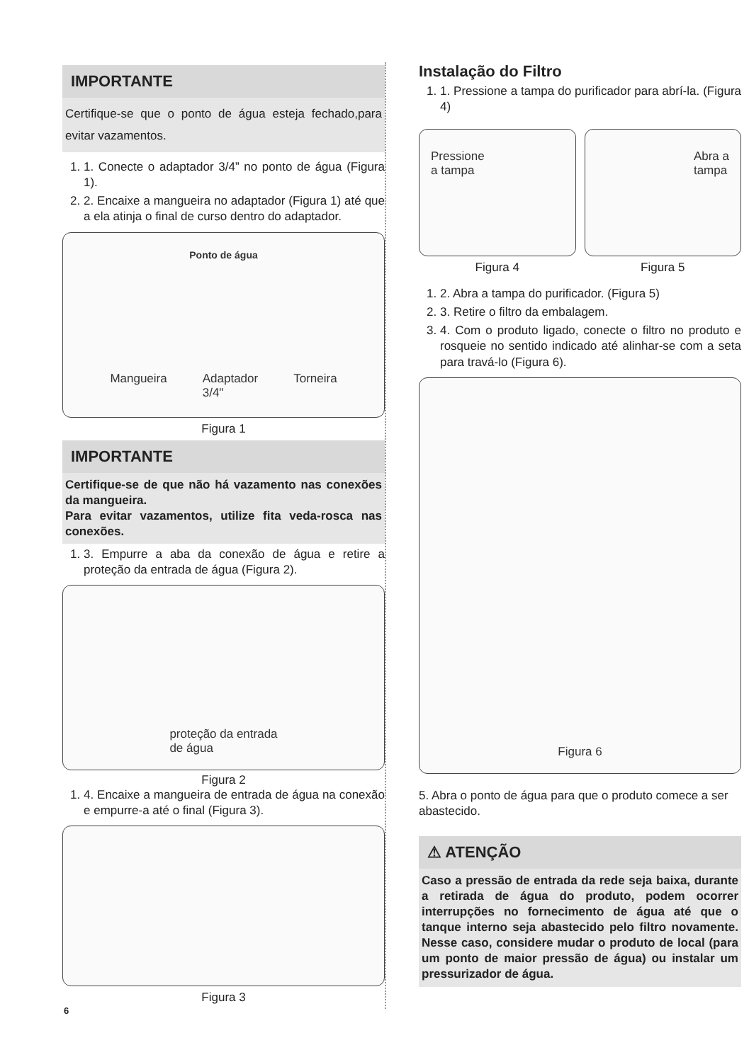IMPORTANTE
Certifique-se que o ponto de água esteja fechado,para evitar vazamentos.
1. 1. Conecte o adaptador 3/4” no ponto de água (Figura 1).
2. 2. Encaixe a mangueira no adaptador (Figura 1) até que a ela atinja o final de curso dentro do adaptador.
Ponto de água
Mangueira Adaptador
3/4" Torneira
Figura 1
IMPORTANTE
Certifique-se de que não há vazamento nas conexões da mangueira.
Para evitar vazamentos, utilize fita veda-rosca nas conexões.
1. 3. Empurre a aba da conexão de água e retire a proteção da entrada de água (Figura 2).
proteção da entrada
de água
Figura 2
1. 4. Encaixe a mangueira de entrada de água na conexão e empurre-a até o final (Figura 3).
Figura 3
Instalação do Filtro
1. 1. Pressione a tampa do purificador para abrí-la. (Figura 4)
Pressione
a tampa
Figura 4
Abra a
tampa
Figura 5
1. 2. Abra a tampa do purificador. (Figura 5)
2. 3. Retire o filtro da embalagem.
3. 4. Com o produto ligado, conecte o filtro no produto e rosqueie no sentido indicado até alinhar-se com a seta para travá-lo (Figura 6).
Figura 6
5. Abra o ponto de água para que o produto comece a ser abastecido.
⚠ ATENÇÃO
Caso a pressão de entrada da rede seja baixa, durante a retirada de água do produto, podem ocorrer interrupções no fornecimento de água até que o tanque interno seja abastecido pelo filtro novamente. Nesse caso, considere mudar o produto de local (para um ponto de maior pressão de água) ou instalar um pressurizador de água.
6